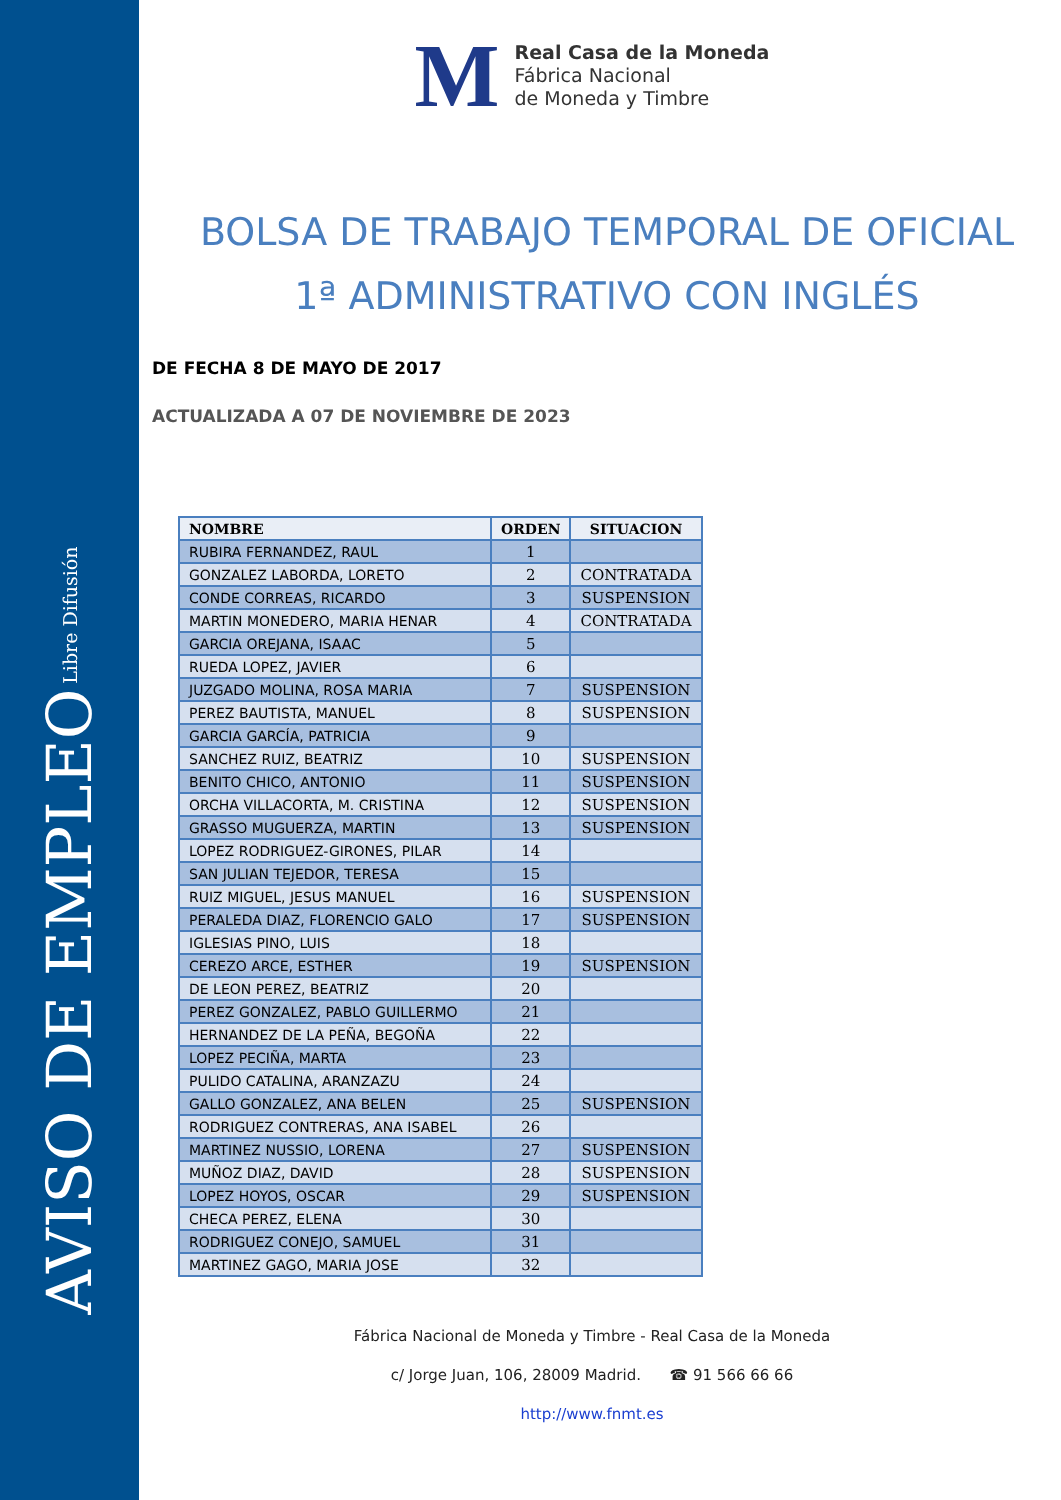AVISO DE EMPLEO Libre Difusión
M
Real Casa de la Moneda
Fábrica Nacional
de Moneda y Timbre
BOLSA DE TRABAJO TEMPORAL DE OFICIAL 1ª ADMINISTRATIVO CON INGLÉS
DE FECHA 8 DE MAYO DE 2017
ACTUALIZADA A 07 DE NOVIEMBRE DE 2023
| NOMBRE | ORDEN | SITUACION |
| --- | --- | --- |
| RUBIRA FERNANDEZ, RAUL | 1 | |
| GONZALEZ LABORDA, LORETO | 2 | CONTRATADA |
| CONDE CORREAS, RICARDO | 3 | SUSPENSION |
| MARTIN MONEDERO, MARIA HENAR | 4 | CONTRATADA |
| GARCIA OREJANA, ISAAC | 5 | |
| RUEDA LOPEZ, JAVIER | 6 | |
| JUZGADO MOLINA, ROSA MARIA | 7 | SUSPENSION |
| PEREZ BAUTISTA, MANUEL | 8 | SUSPENSION |
| GARCIA GARCÍA, PATRICIA | 9 | |
| SANCHEZ RUIZ, BEATRIZ | 10 | SUSPENSION |
| BENITO CHICO, ANTONIO | 11 | SUSPENSION |
| ORCHA VILLACORTA, M. CRISTINA | 12 | SUSPENSION |
| GRASSO MUGUERZA, MARTIN | 13 | SUSPENSION |
| LOPEZ RODRIGUEZ-GIRONES, PILAR | 14 | |
| SAN JULIAN TEJEDOR, TERESA | 15 | |
| RUIZ MIGUEL, JESUS MANUEL | 16 | SUSPENSION |
| PERALEDA DIAZ, FLORENCIO GALO | 17 | SUSPENSION |
| IGLESIAS PINO, LUIS | 18 | |
| CEREZO ARCE, ESTHER | 19 | SUSPENSION |
| DE LEON PEREZ, BEATRIZ | 20 | |
| PEREZ GONZALEZ, PABLO GUILLERMO | 21 | |
| HERNANDEZ DE LA PEÑA, BEGOÑA | 22 | |
| LOPEZ PECIÑA, MARTA | 23 | |
| PULIDO CATALINA, ARANZAZU | 24 | |
| GALLO GONZALEZ, ANA BELEN | 25 | SUSPENSION |
| RODRIGUEZ CONTRERAS, ANA ISABEL | 26 | |
| MARTINEZ NUSSIO, LORENA | 27 | SUSPENSION |
| MUÑOZ DIAZ, DAVID | 28 | SUSPENSION |
| LOPEZ HOYOS, OSCAR | 29 | SUSPENSION |
| CHECA PEREZ, ELENA | 30 | |
| RODRIGUEZ CONEJO, SAMUEL | 31 | |
| MARTINEZ GAGO, MARIA JOSE | 32 | |
Fábrica Nacional de Moneda y Timbre - Real Casa de la Moneda
c/ Jorge Juan, 106, 28009 Madrid. ☎ 91 566 66 66
http://www.fnmt.es